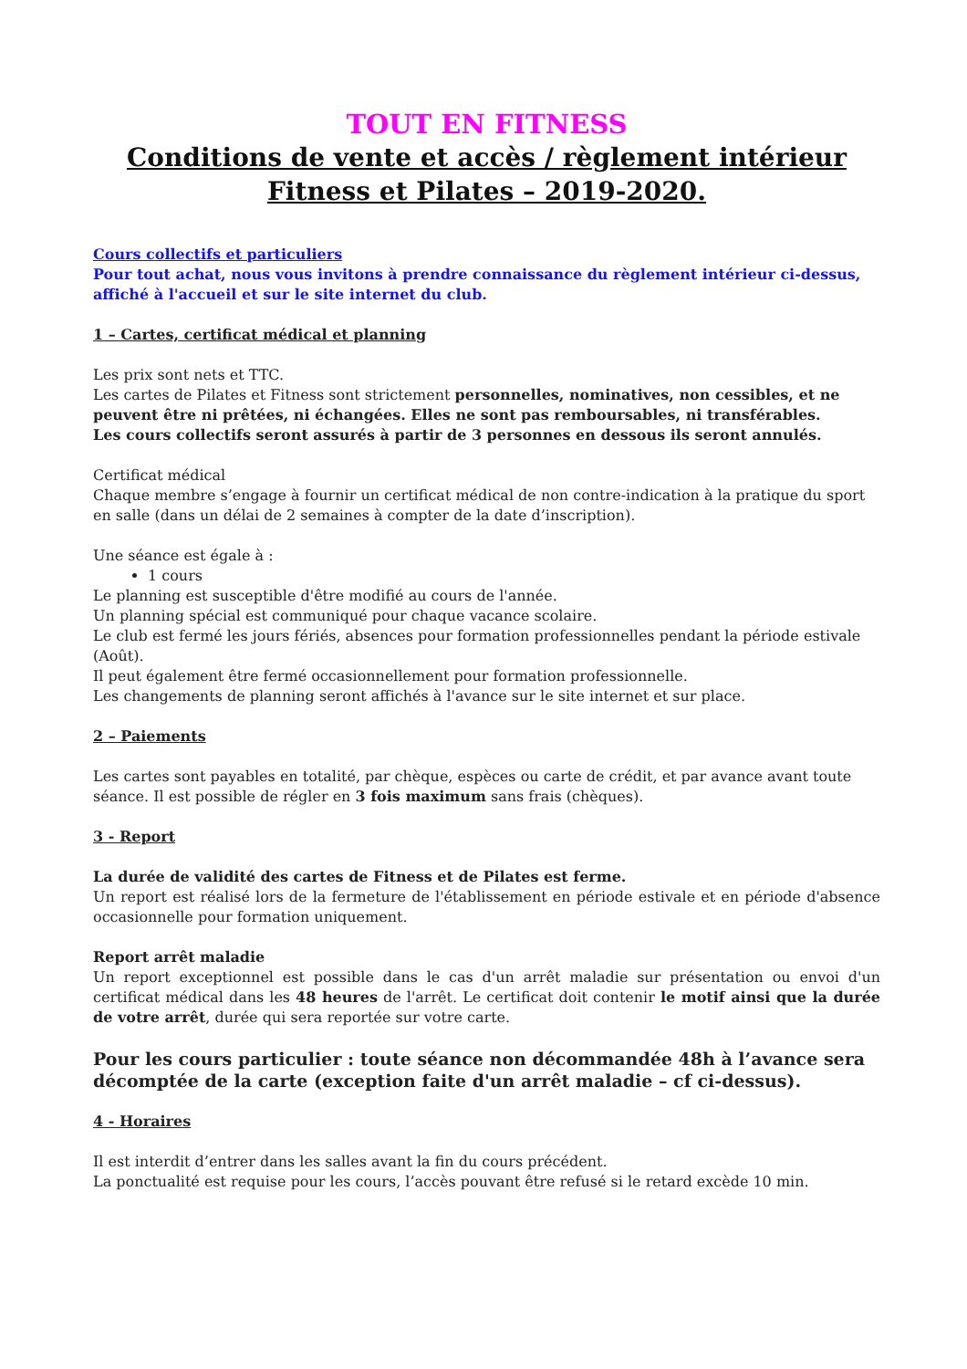TOUT EN FITNESS
Conditions de vente et accès / règlement intérieur
Fitness et Pilates – 2019-2020.
Cours collectifs et particuliers
Pour tout achat, nous vous invitons à prendre connaissance du règlement intérieur ci-dessus, affiché à l'accueil et sur le site internet du club.
1 – Cartes, certificat médical et planning
Les prix sont nets et TTC.
Les cartes de Pilates et Fitness sont strictement personnelles, nominatives, non cessibles, et ne peuvent être ni prêtées, ni échangées. Elles ne sont pas remboursables, ni transférables.
Les cours collectifs seront assurés à partir de 3 personnes en dessous ils seront annulés.
Certificat médical
Chaque membre s’engage à fournir un certificat médical de non contre-indication à la pratique du sport en salle (dans un délai de 2 semaines à compter de la date d’inscription).
Une séance est égale à :
1 cours
Le planning est susceptible d'être modifié au cours de l'année.
Un planning spécial est communiqué pour chaque vacance scolaire.
Le club est fermé les jours fériés, absences pour formation professionnelles pendant la période estivale (Août).
Il peut également être fermé occasionnellement pour formation professionnelle.
Les changements de planning seront affichés à l'avance sur le site internet et sur place.
2 – Paiements
Les cartes sont payables en totalité, par chèque, espèces ou carte de crédit, et par avance avant toute séance. Il est possible de régler en 3 fois maximum sans frais (chèques).
3 - Report
La durée de validité des cartes de Fitness et de Pilates est ferme.
Un report est réalisé lors de la fermeture de l'établissement en période estivale et en période d'absence occasionnelle pour formation uniquement.
Report arrêt maladie
Un report exceptionnel est possible dans le cas d'un arrêt maladie sur présentation ou envoi d'un certificat médical dans les 48 heures de l'arrêt. Le certificat doit contenir le motif ainsi que la durée de votre arrêt, durée qui sera reportée sur votre carte.
Pour les cours particulier : toute séance non décommandée 48h à l’avance sera décomptée de la carte (exception faite d'un arrêt maladie – cf ci-dessus).
4 - Horaires
Il est interdit d’entrer dans les salles avant la fin du cours précédent.
La ponctualité est requise pour les cours, l’accès pouvant être refusé si le retard excède 10 min.